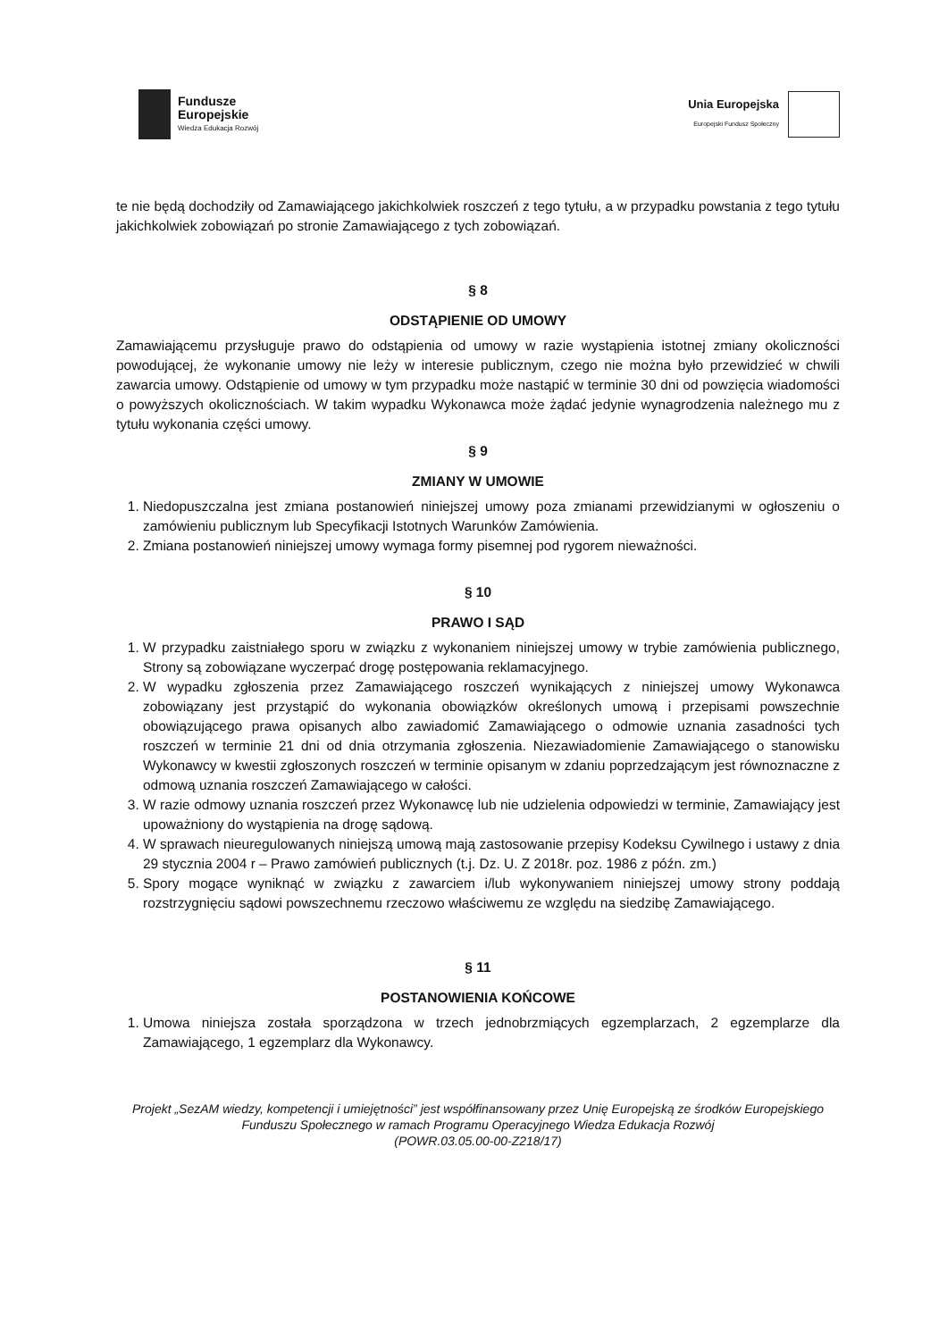Fundusze
Europejskie
Wiedza Edukacja Rozwój
Unia Europejska
Europejski Fundusz Społeczny
te nie będą dochodziły od Zamawiającego jakichkolwiek roszczeń z tego tytułu, a w przypadku powstania z tego tytułu jakichkolwiek zobowiązań po stronie Zamawiającego z tych zobowiązań.
§ 8
ODSTĄPIENIE OD UMOWY
Zamawiającemu przysługuje prawo do odstąpienia od umowy w razie wystąpienia istotnej zmiany okoliczności powodującej, że wykonanie umowy nie leży w interesie publicznym, czego nie można było przewidzieć w chwili zawarcia umowy. Odstąpienie od umowy w tym przypadku może nastąpić w terminie 30 dni od powzięcia wiadomości o powyższych okolicznościach. W takim wypadku Wykonawca może żądać jedynie wynagrodzenia należnego mu z tytułu wykonania części umowy.
§ 9
ZMIANY W UMOWIE
1. Niedopuszczalna jest zmiana postanowień niniejszej umowy poza zmianami przewidzianymi w ogłoszeniu o zamówieniu publicznym lub Specyfikacji Istotnych Warunków Zamówienia.
2. Zmiana postanowień niniejszej umowy wymaga formy pisemnej pod rygorem nieważności.
§ 10
PRAWO I SĄD
1. W przypadku zaistniałego sporu w związku z wykonaniem niniejszej umowy w trybie zamówienia publicznego, Strony są zobowiązane wyczerpać drogę postępowania reklamacyjnego.
2. W wypadku zgłoszenia przez Zamawiającego roszczeń wynikających z niniejszej umowy Wykonawca zobowiązany jest przystąpić do wykonania obowiązków określonych umową i przepisami powszechnie obowiązującego prawa opisanych albo zawiadomić Zamawiającego o odmowie uznania zasadności tych roszczeń w terminie 21 dni od dnia otrzymania zgłoszenia. Niezawiadomienie Zamawiającego o stanowisku Wykonawcy w kwestii zgłoszonych roszczeń w terminie opisanym w zdaniu poprzedzającym jest równoznaczne z odmową uznania roszczeń Zamawiającego w całości.
3. W razie odmowy uznania roszczeń przez Wykonawcę lub nie udzielenia odpowiedzi w terminie, Zamawiający jest upoważniony do wystąpienia na drogę sądową.
4. W sprawach nieuregulowanych niniejszą umową mają zastosowanie przepisy Kodeksu Cywilnego i ustawy z dnia 29 stycznia 2004 r – Prawo zamówień publicznych (t.j. Dz. U. Z 2018r. poz. 1986 z późn. zm.)
5. Spory mogące wyniknąć w związku z zawarciem i/lub wykonywaniem niniejszej umowy strony poddają rozstrzygnięciu sądowi powszechnemu rzeczowo właściwemu ze względu na siedzibę Zamawiającego.
§ 11
POSTANOWIENIA KOŃCOWE
1. Umowa niniejsza została sporządzona w trzech jednobrzmiących egzemplarzach, 2 egzemplarze dla Zamawiającego, 1 egzemplarz dla Wykonawcy.
Projekt „SezAM wiedzy, kompetencji i umiejętności” jest współfinansowany przez Unię Europejską ze środków Europejskiego Funduszu Społecznego w ramach Programu Operacyjnego Wiedza Edukacja Rozwój
(POWR.03.05.00-00-Z218/17)